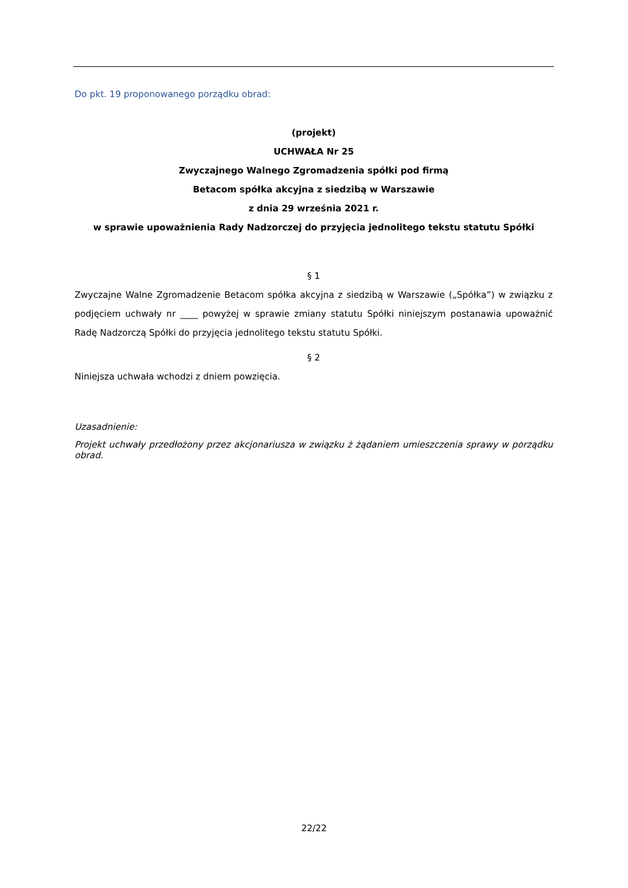Do pkt. 19 proponowanego porządku obrad:
(projekt)
UCHWAŁA Nr 25
Zwyczajnego Walnego Zgromadzenia spółki pod firmą
Betacom spółka akcyjna z siedzibą w Warszawie
z dnia 29 września 2021 r.
w sprawie upoważnienia Rady Nadzorczej do przyjęcia jednolitego tekstu statutu Spółki
§ 1
Zwyczajne Walne Zgromadzenie Betacom spółka akcyjna z siedzibą w Warszawie („Spółka”) w związku z podjęciem uchwały nr ____ powyżej w sprawie zmiany statutu Spółki niniejszym postanawia upoważnić Radę Nadzorczą Spółki do przyjęcia jednolitego tekstu statutu Spółki.
§ 2
Niniejsza uchwała wchodzi z dniem powzięcia.
Uzasadnienie:
Projekt uchwały przedłożony przez akcjonariusza w związku ż żądaniem umieszczenia sprawy w porządku obrad.
22/22